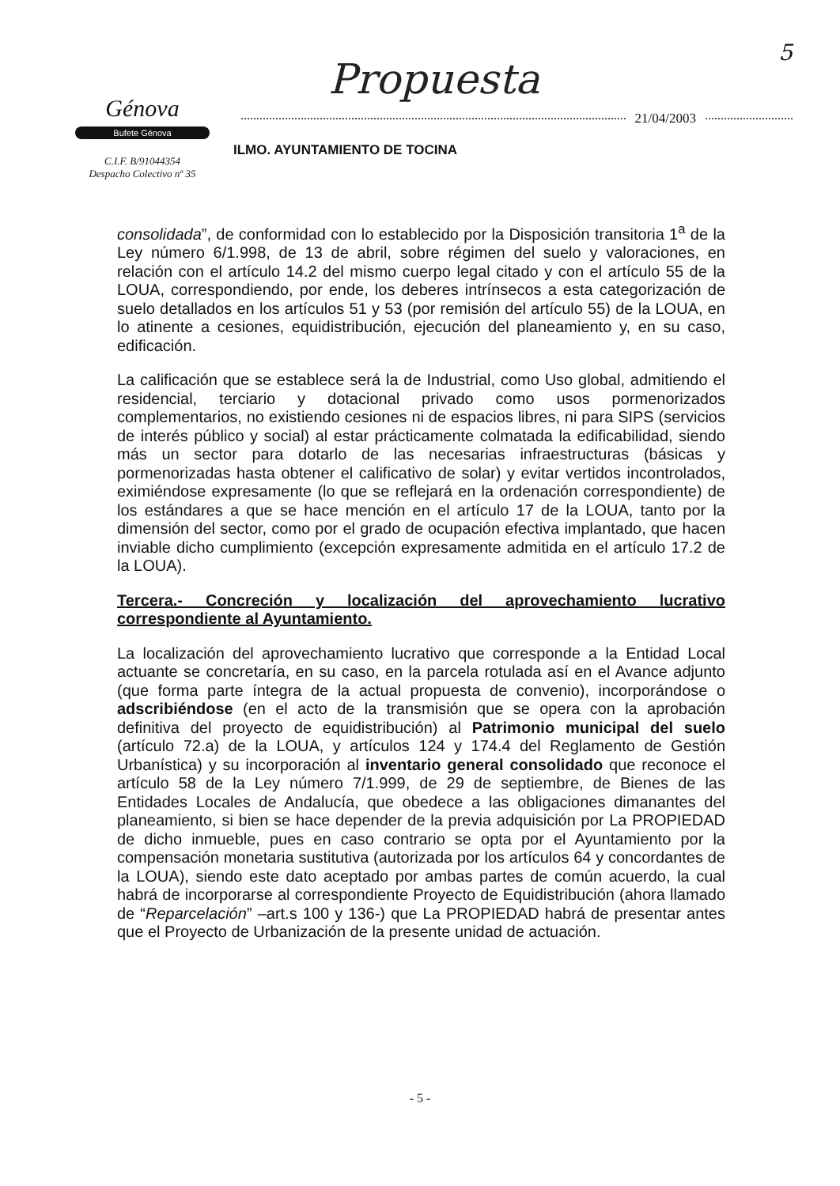5
Génova
Bufete Génova
C.I.F. B/91044354
Despacho Colectivo nº 35
Propuesta
21/04/2003
ILMO. AYUNTAMIENTO DE TOCINA
consolidada”, de conformidad con lo establecido por la Disposición transitoria 1<sup>a</sup> de la Ley número 6/1.998, de 13 de abril, sobre régimen del suelo y valoraciones, en relación con el artículo 14.2 del mismo cuerpo legal citado y con el artículo 55 de la LOUA, correspondiendo, por ende, los deberes intrínsecos a esta categorización de suelo detallados en los artículos 51 y 53 (por remisión del artículo 55) de la LOUA, en lo atinente a cesiones, equidistribución, ejecución del planeamiento y, en su caso, edificación.
La calificación que se establece será la de Industrial, como Uso global, admitiendo el residencial, terciario y dotacional privado como usos pormenorizados complementarios, no existiendo cesiones ni de espacios libres, ni para SIPS (servicios de interés público y social) al estar prácticamente colmatada la edificabilidad, siendo más un sector para dotarlo de las necesarias infraestructuras (básicas y pormenorizadas hasta obtener el calificativo de solar) y evitar vertidos incontrolados, eximiéndose expresamente (lo que se reflejará en la ordenación correspondiente) de los estándares a que se hace mención en el artículo 17 de la LOUA, tanto por la dimensión del sector, como por el grado de ocupación efectiva implantado, que hacen inviable dicho cumplimiento (excepción expresamente admitida en el artículo 17.2 de la LOUA).
Tercera.- Concreción y localización del aprovechamiento lucrativo correspondiente al Ayuntamiento.
La localización del aprovechamiento lucrativo que corresponde a la Entidad Local actuante se concretaría, en su caso, en la parcela rotulada así en el Avance adjunto (que forma parte íntegra de la actual propuesta de convenio), incorporándose o adscribiéndose (en el acto de la transmisión que se opera con la aprobación definitiva del proyecto de equidistribución) al Patrimonio municipal del suelo (artículo 72.a) de la LOUA, y artículos 124 y 174.4 del Reglamento de Gestión Urbanística) y su incorporación al inventario general consolidado que reconoce el artículo 58 de la Ley número 7/1.999, de 29 de septiembre, de Bienes de las Entidades Locales de Andalucía, que obedece a las obligaciones dimanantes del planeamiento, si bien se hace depender de la previa adquisición por La PROPIEDAD de dicho inmueble, pues en caso contrario se opta por el Ayuntamiento por la compensación monetaria sustitutiva (autorizada por los artículos 64 y concordantes de la LOUA), siendo este dato aceptado por ambas partes de común acuerdo, la cual habrá de incorporarse al correspondiente Proyecto de Equidistribución (ahora llamado de “Reparcelación” –art.s 100 y 136-) que La PROPIEDAD habrá de presentar antes que el Proyecto de Urbanización de la presente unidad de actuación.
- 5 -